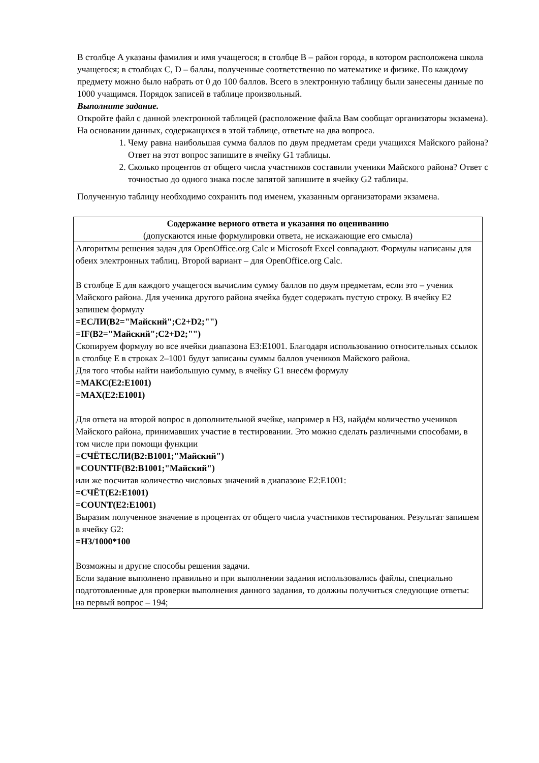В столбце A указаны фамилия и имя учащегося; в столбце B – район города, в котором расположена школа учащегося; в столбцах C, D – баллы, полученные соответственно по математике и физике. По каждому предмету можно было набрать от 0 до 100 баллов. Всего в электронную таблицу были занесены данные по 1000 учащимся. Порядок записей в таблице произвольный.
Выполните задание.
Откройте файл с данной электронной таблицей (расположение файла Вам сообщат организаторы экзамена). На основании данных, содержащихся в этой таблице, ответьте на два вопроса.
1. Чему равна наибольшая сумма баллов по двум предметам среди учащихся Майского района? Ответ на этот вопрос запишите в ячейку G1 таблицы.
2. Сколько процентов от общего числа участников составили ученики Майского района? Ответ с точностью до одного знака после запятой запишите в ячейку G2 таблицы.
Полученную таблицу необходимо сохранить под именем, указанным организаторами экзамена.
| Содержание верного ответа и указания по оцениванию (допускаются иные формулировки ответа, не искажающие его смысла) |
| Алгоритмы решения задач для OpenOffice.org Calc и Microsoft Excel совпадают. Формулы написаны для обеих электронных таблиц. Второй вариант – для OpenOffice.org Calc. В столбце E для каждого учащегося вычислим сумму баллов по двум предметам, если это – ученик Майского района. Для ученика другого района ячейка будет содержать пустую строку. В ячейку E2 запишем формулу =ЕСЛИ(B2="Майский";C2+D2;"") =IF(B2="Майский";C2+D2;"") Скопируем формулу во все ячейки диапазона E3:E1001. Благодаря использованию относительных ссылок в столбце E в строках 2–1001 будут записаны суммы баллов учеников Майского района. Для того чтобы найти наибольшую сумму, в ячейку G1 внесём формулу =МАКС(E2:E1001) =MAX(E2:E1001) Для ответа на второй вопрос в дополнительной ячейке, например в H3, найдём количество учеников Майского района, принимавших участие в тестировании. Это можно сделать различными способами, в том числе при помощи функции =СЧЁТЕСЛИ(B2:B1001;"Майский") =COUNTIF(B2:B1001;"Майский") или же посчитав количество числовых значений в диапазоне E2:E1001: =СЧЁТ(E2:E1001) =COUNT(E2:E1001) Выразим полученное значение в процентах от общего числа участников тестирования. Результат запишем в ячейку G2: =H3/1000*100 Возможны и другие способы решения задачи. Если задание выполнено правильно и при выполнении задания использовались файлы, специально подготовленные для проверки выполнения данного задания, то должны получиться следующие ответы: на первый вопрос – 194; |